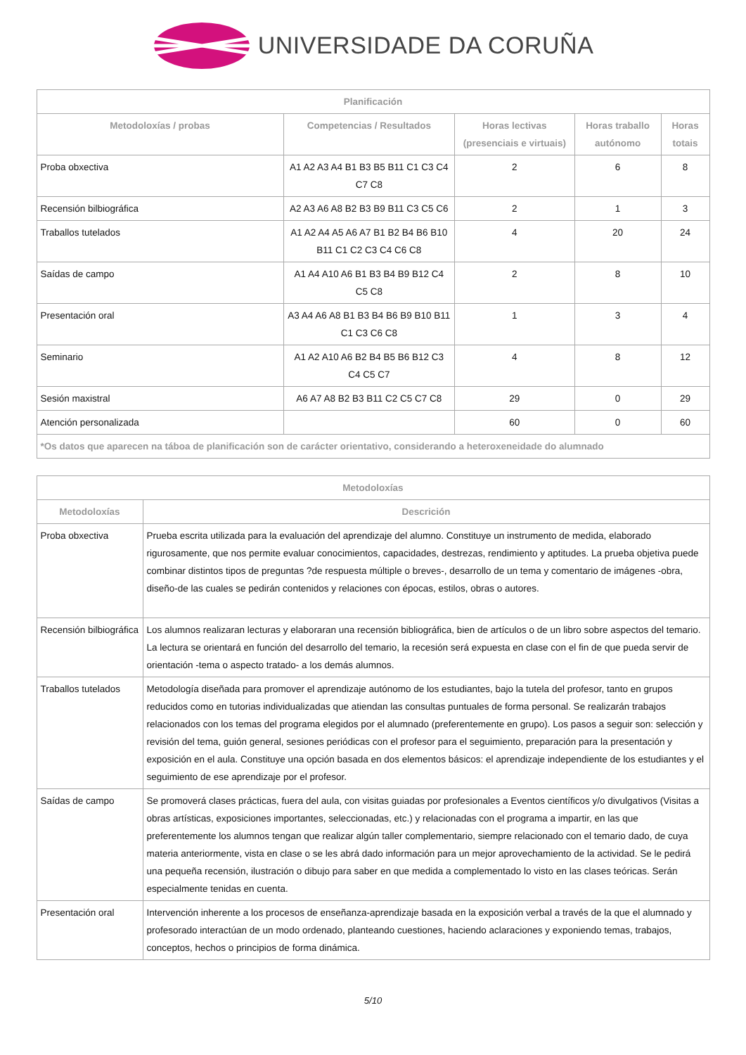UNIVERSIDADE DA CORUÑA
| Planificación | | | | |
| --- | --- | --- | --- | --- |
| Metodoloxías / probas | Competencias / Resultados | Horas lectivas (presenciais e virtuais) | Horas traballo autónomo | Horas totais |
| Proba obxectiva | A1 A2 A3 A4 B1 B3 B5 B11 C1 C3 C4 C7 C8 | 2 | 6 | 8 |
| Recensión bilbiográfica | A2 A3 A6 A8 B2 B3 B9 B11 C3 C5 C6 | 2 | 1 | 3 |
| Traballos tutelados | A1 A2 A4 A5 A6 A7 B1 B2 B4 B6 B10 B11 C1 C2 C3 C4 C6 C8 | 4 | 20 | 24 |
| Saídas de campo | A1 A4 A10 A6 B1 B3 B4 B9 B12 C4 C5 C8 | 2 | 8 | 10 |
| Presentación oral | A3 A4 A6 A8 B1 B3 B4 B6 B9 B10 B11 C1 C3 C6 C8 | 1 | 3 | 4 |
| Seminario | A1 A2 A10 A6 B2 B4 B5 B6 B12 C3 C4 C5 C7 | 4 | 8 | 12 |
| Sesión maxistral | A6 A7 A8 B2 B3 B11 C2 C5 C7 C8 | 29 | 0 | 29 |
| Atención personalizada | | 60 | 0 | 60 |
| *Os datos que aparecen na táboa de planificación son de carácter orientativo, considerando a heteroxeneidade do alumnado | | | | |
| Metodoloxías | |
| --- | --- |
| Metodoloxías | Descrición |
| Proba obxectiva | Prueba escrita utilizada para la evaluación del aprendizaje del alumno. Constituye un instrumento de medida, elaborado rigurosamente, que nos permite evaluar conocimientos, capacidades, destrezas, rendimiento y aptitudes. La prueba objetiva puede combinar distintos tipos de preguntas ?de respuesta múltiple o breves-, desarrollo de un tema y comentario de imágenes -obra, diseño-de las cuales se pedirán contenidos y relaciones con épocas, estilos, obras o autores. |
| Recensión bilbiográfica | Los alumnos realizaran lecturas y elaboraran una recensión bibliográfica, bien de artículos o de un libro sobre aspectos del temario. La lectura se orientará en función del desarrollo del temario, la recesión será expuesta en clase con el fin de que pueda servir de orientación -tema o aspecto tratado- a los demás alumnos. |
| Traballos tutelados | Metodología diseñada para promover el aprendizaje autónomo de los estudiantes, bajo la tutela del profesor, tanto en grupos reducidos como en tutorias individualizadas que atiendan las consultas puntuales de forma personal. Se realizarán trabajos relacionados con los temas del programa elegidos por el alumnado (preferentemente en grupo). Los pasos a seguir son: selección y revisión del tema, guión general, sesiones periódicas con el profesor para el seguimiento, preparación para la presentación y exposición en el aula. Constituye una opción basada en dos elementos básicos: el aprendizaje independiente de los estudiantes y el seguimiento de ese aprendizaje por el profesor. |
| Saídas de campo | Se promoverá clases prácticas, fuera del aula, con visitas guiadas por profesionales a Eventos científicos y/o divulgativos (Visitas a obras artísticas, exposiciones importantes, seleccionadas, etc.) y relacionadas con el programa a impartir, en las que preferentemente los alumnos tengan que realizar algún taller complementario, siempre relacionado con el temario dado, de cuya materia anteriormente, vista en clase o se les abrá dado información para un mejor aprovechamiento de la actividad. Se le pedirá una pequeña recensión, ilustración o dibujo para saber en que medida a complementado lo visto en las clases teóricas. Serán especialmente tenidas en cuenta. |
| Presentación oral | Intervención inherente a los procesos de enseñanza-aprendizaje basada en la exposición verbal a través de la que el alumnado y profesorado interactúan de un modo ordenado, planteando cuestiones, haciendo aclaraciones y exponiendo temas, trabajos, conceptos, hechos o principios de forma dinámica. |
5/10